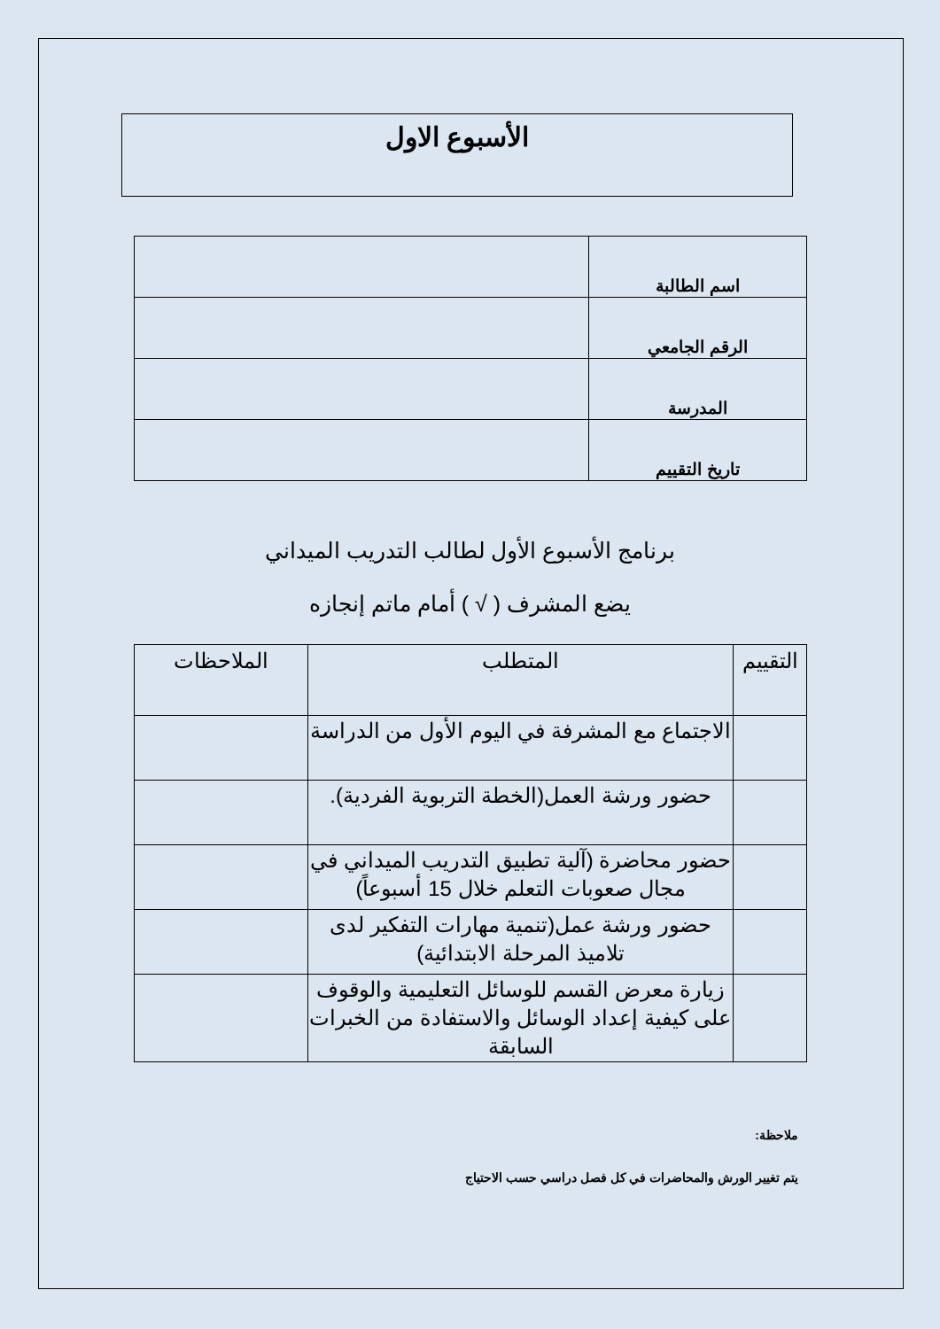الأسبوع الاول
| اسم الطالبة | |
| الرقم الجامعي | |
| المدرسة | |
| تاريخ التقييم | |
برنامج الأسبوع الأول لطالب التدريب الميداني
يضع المشرف ( √ ) أمام ماتم إنجازه
| التقييم | المتطلب | الملاحظات |
| --- | --- | --- |
| | الاجتماع مع المشرفة في اليوم الأول من الدراسة | |
| | حضور ورشة العمل(الخطة التربوية الفردية). | |
| | حضور محاضرة (آلية تطبيق التدريب الميداني في مجال صعوبات التعلم خلال 15 أسبوعاً) | |
| | حضور ورشة عمل(تنمية مهارات التفكير لدى تلاميذ المرحلة الابتدائية) | |
| | زيارة معرض القسم للوسائل التعليمية والوقوف على كيفية إعداد الوسائل والاستفادة من الخبرات السابقة | |
ملاحظة:
يتم تغيير الورش والمحاضرات في كل فصل دراسي حسب الاحتياج